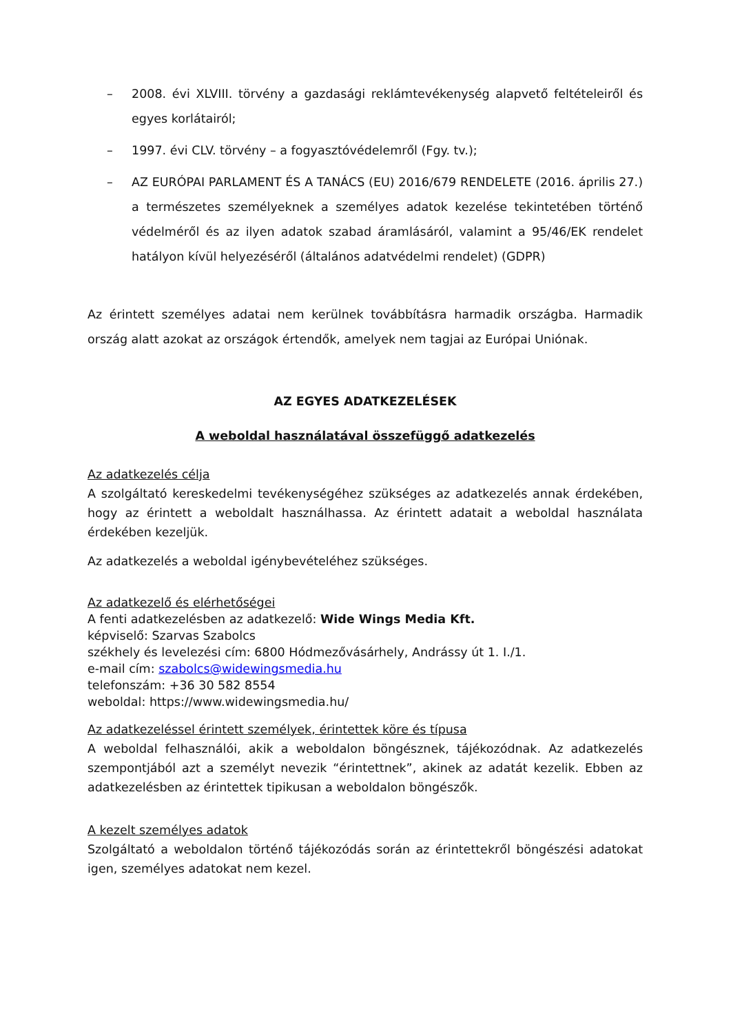– 2008. évi XLVIII. törvény a gazdasági reklámtevékenység alapvető feltételeiről és egyes korlátairól;
– 1997. évi CLV. törvény – a fogyasztóvédelemről (Fgy. tv.);
– AZ EURÓPAI PARLAMENT ÉS A TANÁCS (EU) 2016/679 RENDELETE (2016. április 27.) a természetes személyeknek a személyes adatok kezelése tekintetében történő védelméről és az ilyen adatok szabad áramlásáról, valamint a 95/46/EK rendelet hatályon kívül helyezéséről (általános adatvédelmi rendelet) (GDPR)
Az érintett személyes adatai nem kerülnek továbbításra harmadik országba. Harmadik ország alatt azokat az országok értendők, amelyek nem tagjai az Európai Uniónak.
AZ EGYES ADATKEZELÉSEK
A weboldal használatával összefüggő adatkezelés
Az adatkezelés célja
A szolgáltató kereskedelmi tevékenységéhez szükséges az adatkezelés annak érdekében, hogy az érintett a weboldalt használhassa. Az érintett adatait a weboldal használata érdekében kezeljük.
Az adatkezelés a weboldal igénybevételéhez szükséges.
Az adatkezelő és elérhetőségei
A fenti adatkezelésben az adatkezelő: Wide Wings Media Kft.
képviselő: Szarvas Szabolcs
székhely és levelezési cím: 6800 Hódmezővásárhely, Andrássy út 1. I./1.
e-mail cím: szabolcs@widewingsmedia.hu
telefonszám: +36 30 582 8554
weboldal: https://www.widewingsmedia.hu/
Az adatkezeléssel érintett személyek, érintettek köre és típusa
A weboldal felhasználói, akik a weboldalon böngésznek, tájékozódnak. Az adatkezelés szempontjából azt a személyt nevezik “érintettnek”, akinek az adatát kezelik. Ebben az adatkezelésben az érintettek tipikusan a weboldalon böngészők.
A kezelt személyes adatok
Szolgáltató a weboldalon történő tájékozódás során az érintettekről böngészési adatokat igen, személyes adatokat nem kezel.